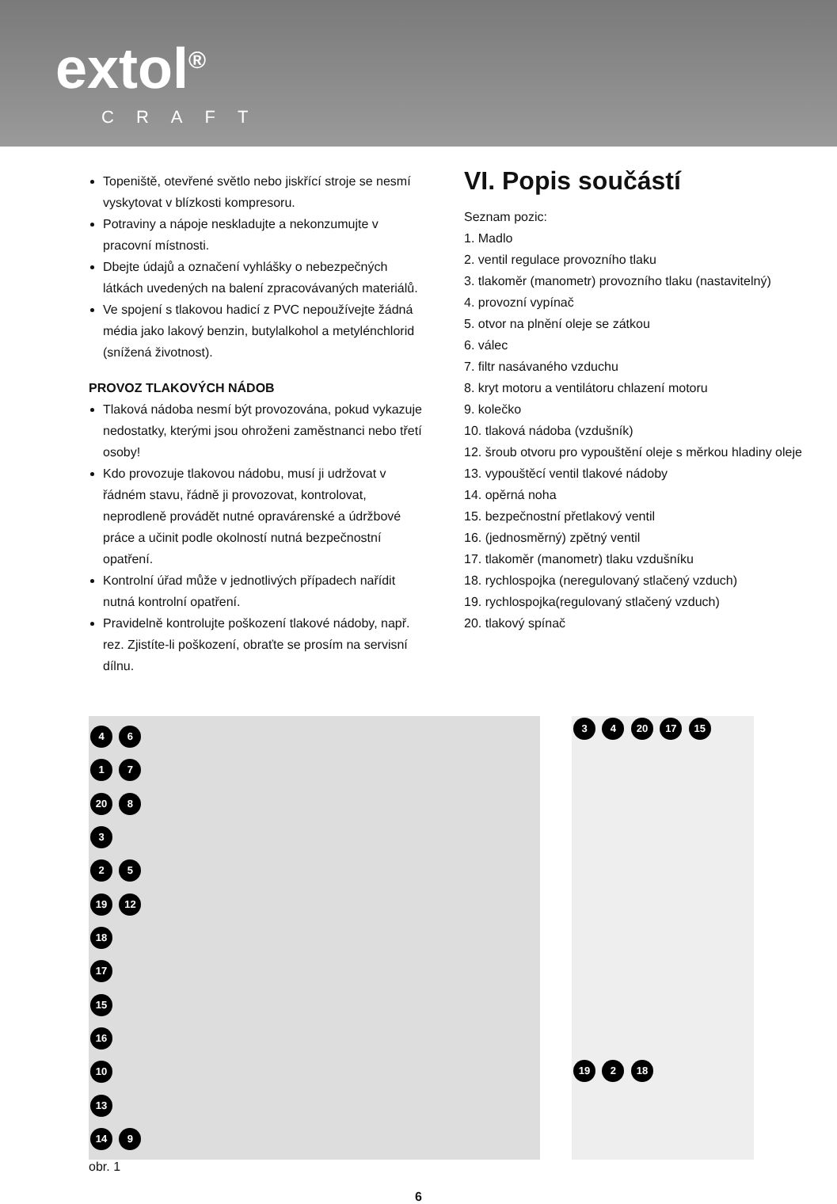extol<sup>®</sup>
CRAFT
Topeniště, otevřené světlo nebo jiskřící stroje se nesmí vyskytovat v blízkosti kompresoru.
Potraviny a nápoje neskladujte a nekonzumujte v pracovní místnosti.
Dbejte údajů a označení vyhlášky o nebezpečných látkách uvedených na balení zpracovávaných materiálů.
Ve spojení s tlakovou hadicí z PVC nepoužívejte žádná média jako lakový benzin, butylalkohol a metylénchlorid (snížená životnost).
PROVOZ TLAKOVÝCH NÁDOB
Tlaková nádoba nesmí být provozována, pokud vykazuje nedostatky, kterými jsou ohroženi zaměstnanci nebo třetí osoby!
Kdo provozuje tlakovou nádobu, musí ji udržovat v řádném stavu, řádně ji provozovat, kontrolovat, neprodleně provádět nutné opravárenské a údržbové práce a učinit podle okolností nutná bezpečnostní opatření.
Kontrolní úřad může v jednotlivých případech nařídit nutná kontrolní opatření.
Pravidelně kontrolujte poškození tlakové nádoby, např. rez. Zjistíte-li poškození, obraťte se prosím na servisní dílnu.
VI. Popis součástí
Seznam pozic:
1. Madlo
2. ventil regulace provozního tlaku
3. tlakoměr (manometr) provozního tlaku (nastavitelný)
4. provozní vypínač
5. otvor na plnění oleje se zátkou
6. válec
7. filtr nasávaného vzduchu
8. kryt motoru a ventilátoru chlazení motoru
9. kolečko
10. tlaková nádoba (vzdušník)
12. šroub otvoru pro vypouštění oleje s měrkou hladiny oleje
13. vypouštěcí ventil tlakové nádoby
14. opěrná noha
15. bezpečnostní přetlakový ventil
16. (jednosměrný) zpětný ventil
17. tlakoměr (manometr) tlaku vzdušníku
18. rychlospojka (neregulovaný stlačený vzduch)
19. rychlospojka(regulovaný stlačený vzduch)
20. tlakový spínač
4 6
1 7
20 8
3
2 5
19 12
18
17
15
16
10
13
14 9
3 4 20 17 15
19 2 18
obr. 1
6